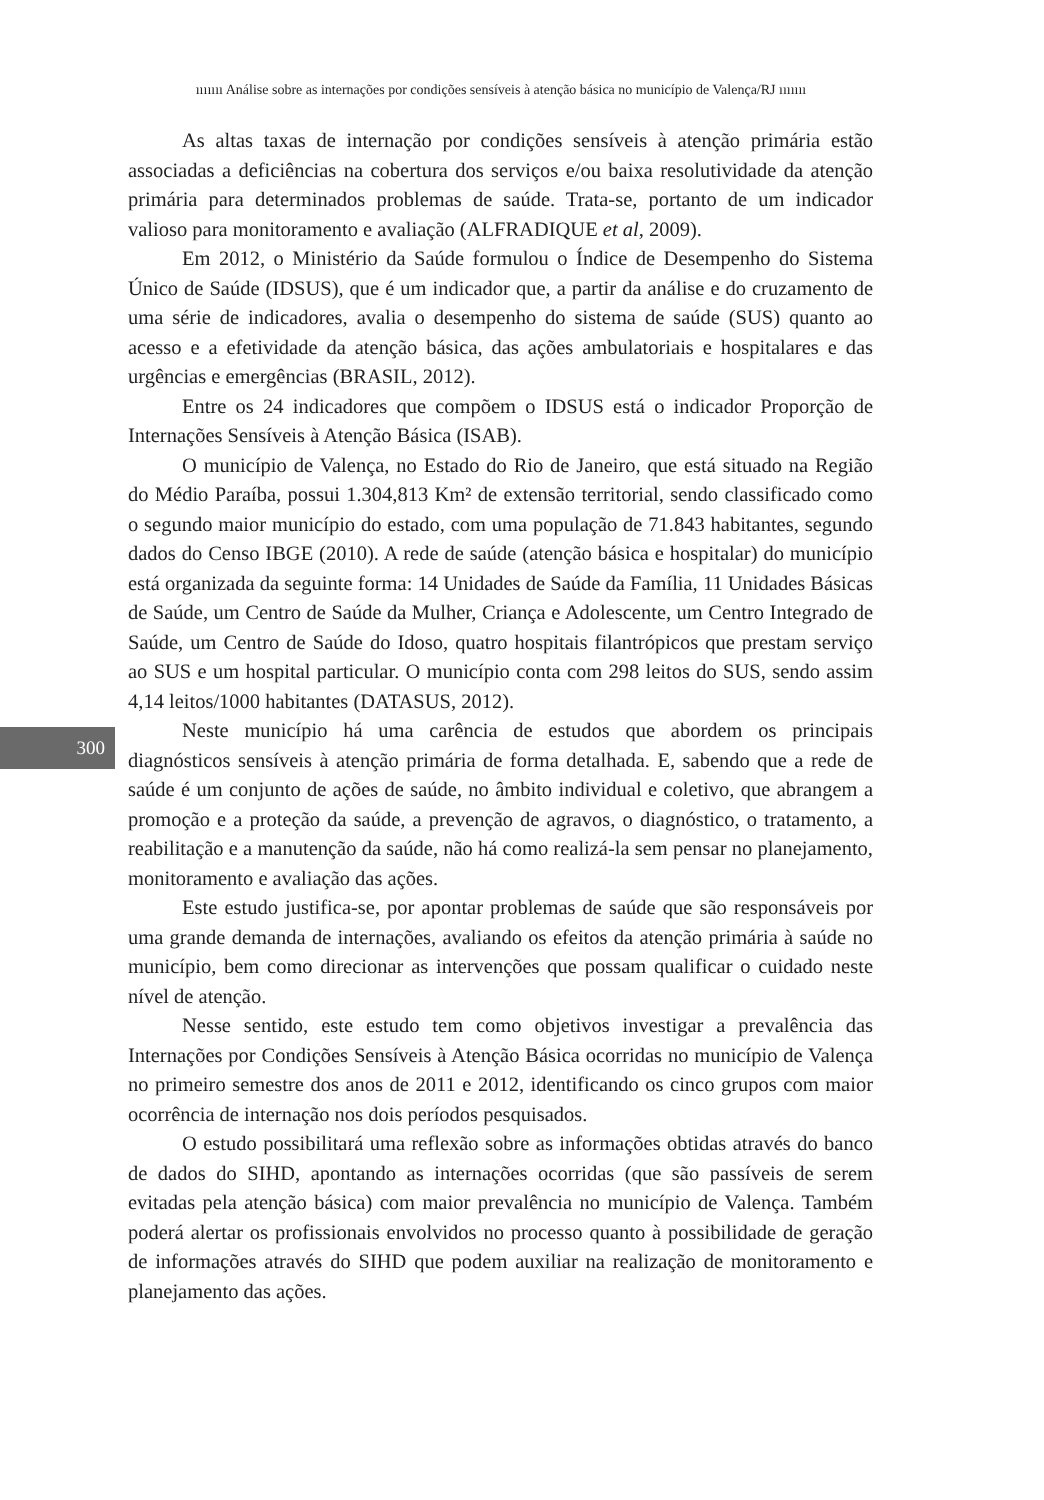ııııııı Análise sobre as internações por condições sensíveis à atenção básica no município de Valença/RJ ııııııı
300
As altas taxas de internação por condições sensíveis à atenção primária estão associadas a deficiências na cobertura dos serviços e/ou baixa resolutividade da atenção primária para determinados problemas de saúde. Trata-se, portanto de um indicador valioso para monitoramento e avaliação (ALFRADIQUE et al, 2009).
Em 2012, o Ministério da Saúde formulou o Índice de Desempenho do Sistema Único de Saúde (IDSUS), que é um indicador que, a partir da análise e do cruzamento de uma série de indicadores, avalia o desempenho do sistema de saúde (SUS) quanto ao acesso e a efetividade da atenção básica, das ações ambulatoriais e hospitalares e das urgências e emergências (BRASIL, 2012).
Entre os 24 indicadores que compõem o IDSUS está o indicador Proporção de Internações Sensíveis à Atenção Básica (ISAB).
O município de Valença, no Estado do Rio de Janeiro, que está situado na Região do Médio Paraíba, possui 1.304,813 Km² de extensão territorial, sendo classificado como o segundo maior município do estado, com uma população de 71.843 habitantes, segundo dados do Censo IBGE (2010). A rede de saúde (atenção básica e hospitalar) do município está organizada da seguinte forma: 14 Unidades de Saúde da Família, 11 Unidades Básicas de Saúde, um Centro de Saúde da Mulher, Criança e Adolescente, um Centro Integrado de Saúde, um Centro de Saúde do Idoso, quatro hospitais filantrópicos que prestam serviço ao SUS e um hospital particular. O município conta com 298 leitos do SUS, sendo assim 4,14 leitos/1000 habitantes (DATASUS, 2012).
Neste município há uma carência de estudos que abordem os principais diagnósticos sensíveis à atenção primária de forma detalhada. E, sabendo que a rede de saúde é um conjunto de ações de saúde, no âmbito individual e coletivo, que abrangem a promoção e a proteção da saúde, a prevenção de agravos, o diagnóstico, o tratamento, a reabilitação e a manutenção da saúde, não há como realizá-la sem pensar no planejamento, monitoramento e avaliação das ações.
Este estudo justifica-se, por apontar problemas de saúde que são responsáveis por uma grande demanda de internações, avaliando os efeitos da atenção primária à saúde no município, bem como direcionar as intervenções que possam qualificar o cuidado neste nível de atenção.
Nesse sentido, este estudo tem como objetivos investigar a prevalência das Internações por Condições Sensíveis à Atenção Básica ocorridas no município de Valença no primeiro semestre dos anos de 2011 e 2012, identificando os cinco grupos com maior ocorrência de internação nos dois períodos pesquisados.
O estudo possibilitará uma reflexão sobre as informações obtidas através do banco de dados do SIHD, apontando as internações ocorridas (que são passíveis de serem evitadas pela atenção básica) com maior prevalência no município de Valença. Também poderá alertar os profissionais envolvidos no processo quanto à possibilidade de geração de informações através do SIHD que podem auxiliar na realização de monitoramento e planejamento das ações.